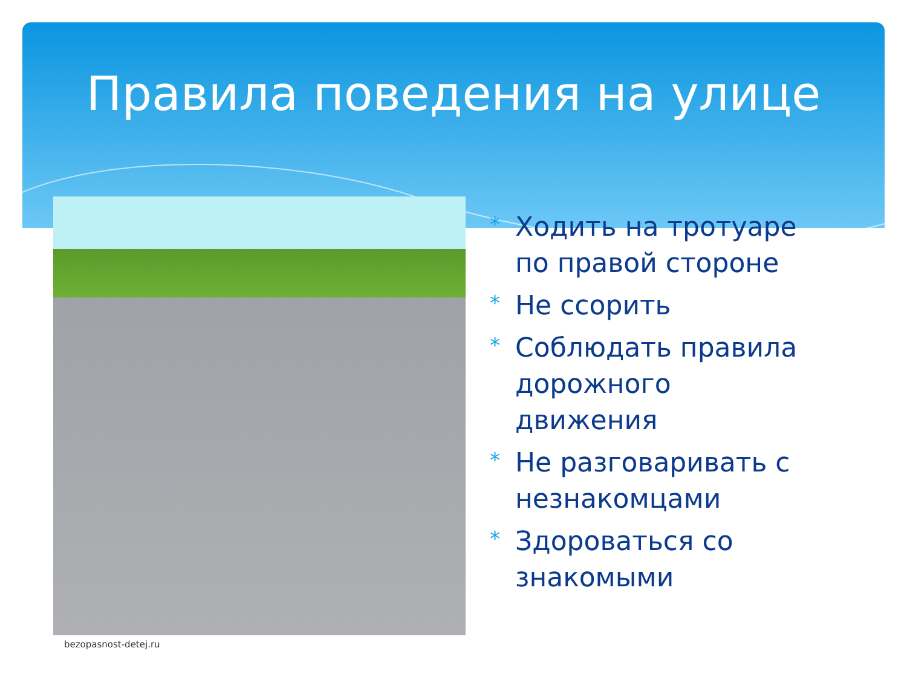Правила поведения на улице
bezopasnost-detej.ru
* Ходить на тротуаре по правой стороне
* Не ссорить
* Соблюдать правила дорожного движения
* Не разговаривать с незнакомцами
* Здороваться со знакомыми